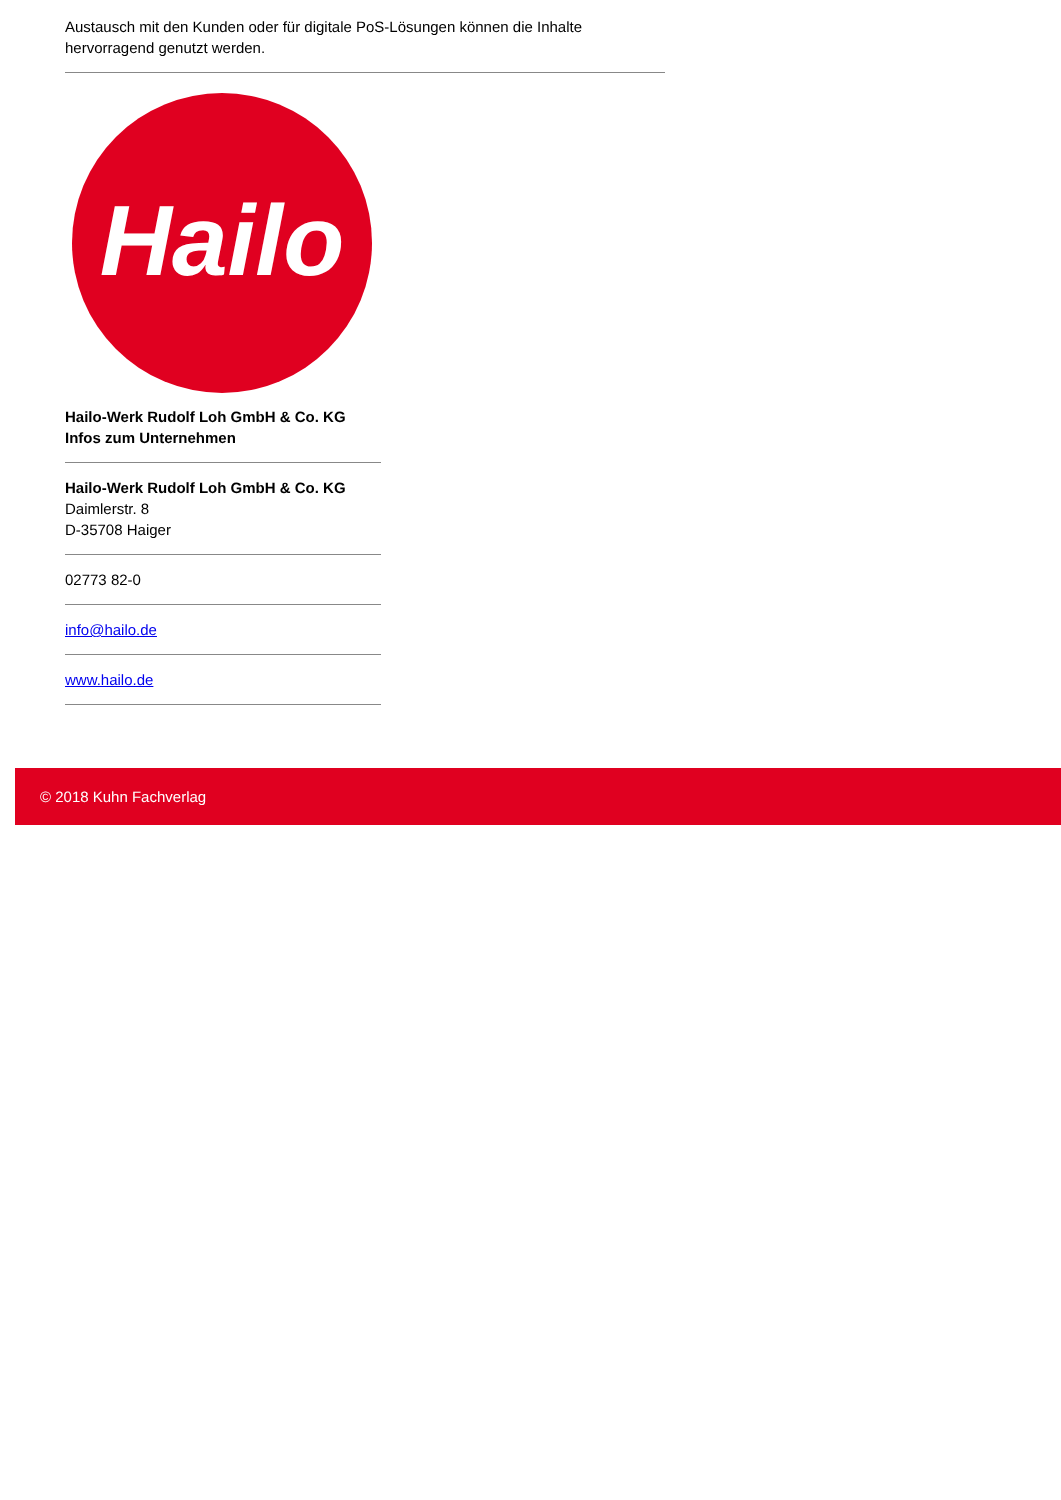Austausch mit den Kunden oder für digitale PoS-Lösungen können die Inhalte hervorragend genutzt werden.
Hailo
Hailo-Werk Rudolf Loh GmbH & Co. KG
Infos zum Unternehmen
Hailo-Werk Rudolf Loh GmbH & Co. KG
Daimlerstr. 8
D-35708 Haiger
02773 82-0
info@hailo.de
www.hailo.de
© 2018 Kuhn Fachverlag